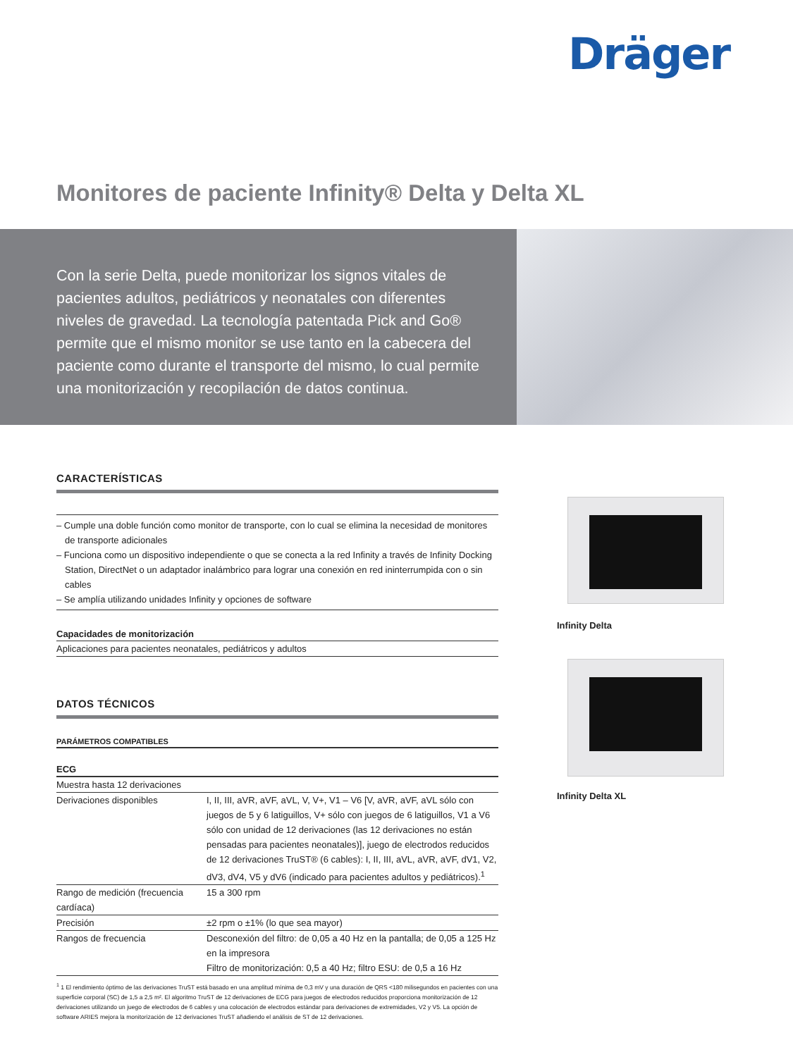Dräger
Monitores de paciente Infinity® Delta y Delta XL
Con la serie Delta, puede monitorizar los signos vitales de pacientes adultos, pediátricos y neonatales con diferentes niveles de gravedad. La tecnología patentada Pick and Go® permite que el mismo monitor se use tanto en la cabecera del paciente como durante el transporte del mismo, lo cual permite una monitorización y recopilación de datos continua.
CARACTERÍSTICAS
– Cumple una doble función como monitor de transporte, con lo cual se elimina la necesidad de monitores de transporte adicionales
– Funciona como un dispositivo independiente o que se conecta a la red Infinity a través de Infinity Docking Station, DirectNet o un adaptador inalámbrico para lograr una conexión en red ininterrumpida con o sin cables
– Se amplía utilizando unidades Infinity y opciones de software
Capacidades de monitorización
Aplicaciones para pacientes neonatales, pediátricos y adultos
DATOS TÉCNICOS
PARÁMETROS COMPATIBLES
ECG
| Muestra hasta 12 derivaciones | |
| Derivaciones disponibles | I, II, III, aVR, aVF, aVL, V, V+, V1 – V6 [V, aVR, aVF, aVL sólo con juegos de 5 y 6 latiguillos, V+ sólo con juegos de 6 latiguillos, V1 a V6 sólo con unidad de 12 derivaciones (las 12 derivaciones no están pensadas para pacientes neonatales)], juego de electrodos reducidos de 12 derivaciones TruST® (6 cables): I, II, III, aVL, aVR, aVF, dV1, V2, dV3, dV4, V5 y dV6 (indicado para pacientes adultos y pediátricos).<sup>1</sup> |
| Rango de medición (frecuencia cardíaca) | 15 a 300 rpm |
| Precisión | ±2 rpm o ±1% (lo que sea mayor) |
| Rangos de frecuencia | Desconexión del filtro: de 0,05 a 40 Hz en la pantalla; de 0,05 a 125 Hz en la impresora Filtro de monitorización: 0,5 a 40 Hz; filtro ESU: de 0,5 a 16 Hz |
<sup>1</sup> 1 El rendimiento óptimo de las derivaciones TruST está basado en una amplitud mínima de 0,3 mV y una duración de QRS <180 milisegundos en pacientes con una superficie corporal (SC) de 1,5 a 2,5 m². El algoritmo TruST de 12 derivaciones de ECG para juegos de electrodos reducidos proporciona monitorización de 12 derivaciones utilizando un juego de electrodos de 6 cables y una colocación de electrodos estándar para derivaciones de extremidades, V2 y V5. La opción de software ARIES mejora la monitorización de 12 derivaciones TruST añadiendo el análisis de ST de 12 derivaciones.
Infinity Delta
Infinity Delta XL